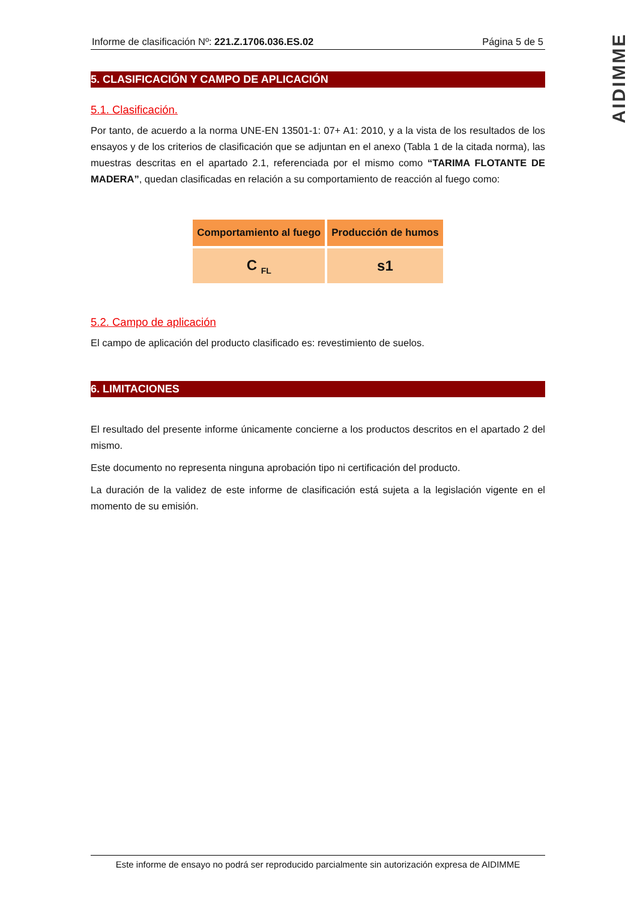AIDIMME
Informe de clasificación Nº: 221.Z.1706.036.ES.02 Página 5 de 5
5. CLASIFICACIÓN Y CAMPO DE APLICACIÓN
5.1. Clasificación.
Por tanto, de acuerdo a la norma UNE-EN 13501-1: 07+ A1: 2010, y a la vista de los resultados de los ensayos y de los criterios de clasificación que se adjuntan en el anexo (Tabla 1 de la citada norma), las muestras descritas en el apartado 2.1, referenciada por el mismo como “TARIMA FLOTANTE DE MADERA”, quedan clasificadas en relación a su comportamiento de reacción al fuego como:
| Comportamiento al fuego | Producción de humos |
| --- | --- |
| C <sub>FL</sub> | s1 |
5.2. Campo de aplicación
El campo de aplicación del producto clasificado es: revestimiento de suelos.
6. LIMITACIONES
El resultado del presente informe únicamente concierne a los productos descritos en el apartado 2 del mismo.
Este documento no representa ninguna aprobación tipo ni certificación del producto.
La duración de la validez de este informe de clasificación está sujeta a la legislación vigente en el momento de su emisión.
Este informe de ensayo no podrá ser reproducido parcialmente sin autorización expresa de AIDIMME